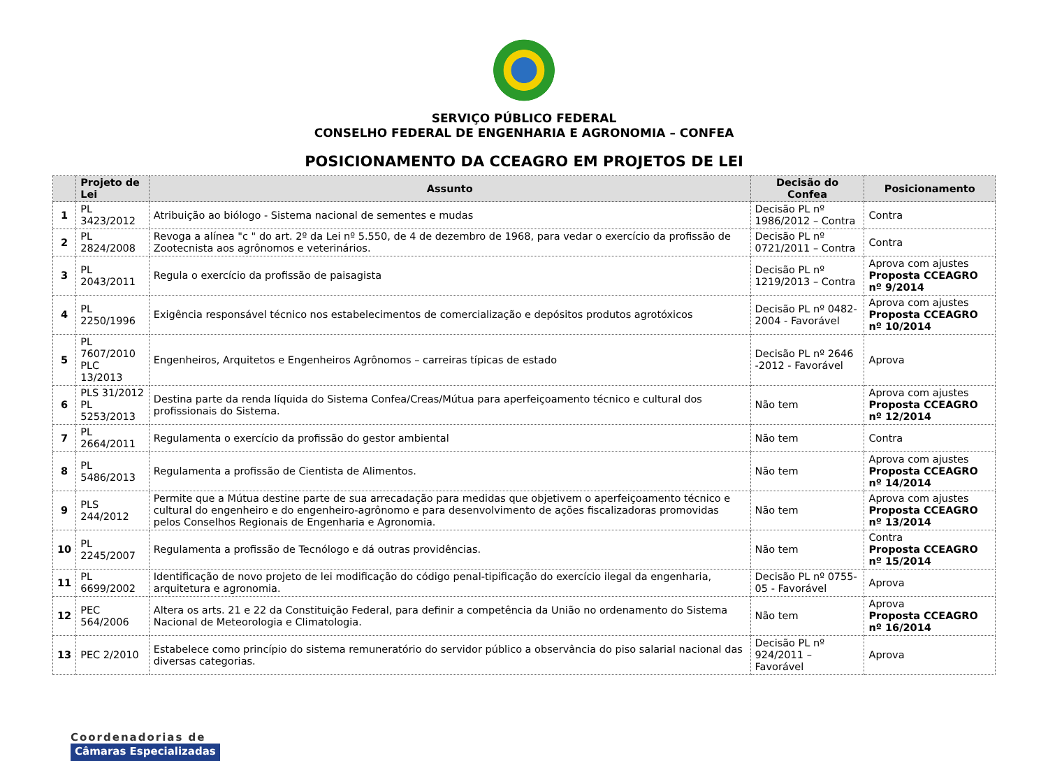SERVIÇO PÚBLICO FEDERAL
CONSELHO FEDERAL DE ENGENHARIA E AGRONOMIA – CONFEA
POSICIONAMENTO DA CCEAGRO EM PROJETOS DE LEI
| | Projeto de Lei | Assunto | Decisão do Confea | Posicionamento |
| --- | --- | --- | --- | --- |
| 1 | PL 3423/2012 | Atribuição ao biólogo - Sistema nacional de sementes e mudas | Decisão PL nº 1986/2012 – Contra | Contra |
| 2 | PL 2824/2008 | Revoga a alínea "c " do art. 2º da Lei nº 5.550, de 4 de dezembro de 1968, para vedar o exercício da profissão de Zootecnista aos agrônomos e veterinários. | Decisão PL nº 0721/2011 – Contra | Contra |
| 3 | PL 2043/2011 | Regula o exercício da profissão de paisagista | Decisão PL nº 1219/2013 – Contra | Aprova com ajustes Proposta CCEAGRO nº 9/2014 |
| 4 | PL 2250/1996 | Exigência responsável técnico nos estabelecimentos de comercialização e depósitos produtos agrotóxicos | Decisão PL nº 0482-2004 - Favorável | Aprova com ajustes Proposta CCEAGRO nº 10/2014 |
| 5 | PL 7607/2010 PLC 13/2013 | Engenheiros, Arquitetos e Engenheiros Agrônomos – carreiras típicas de estado | Decisão PL nº 2646 -2012 - Favorável | Aprova |
| 6 | PLS 31/2012 PL 5253/2013 | Destina parte da renda líquida do Sistema Confea/Creas/Mútua para aperfeiçoamento técnico e cultural dos profissionais do Sistema. | Não tem | Aprova com ajustes Proposta CCEAGRO nº 12/2014 |
| 7 | PL 2664/2011 | Regulamenta o exercício da profissão do gestor ambiental | Não tem | Contra |
| 8 | PL 5486/2013 | Regulamenta a profissão de Cientista de Alimentos. | Não tem | Aprova com ajustes Proposta CCEAGRO nº 14/2014 |
| 9 | PLS 244/2012 | Permite que a Mútua destine parte de sua arrecadação para medidas que objetivem o aperfeiçoamento técnico e cultural do engenheiro e do engenheiro-agrônomo e para desenvolvimento de ações fiscalizadoras promovidas pelos Conselhos Regionais de Engenharia e Agronomia. | Não tem | Aprova com ajustes Proposta CCEAGRO nº 13/2014 |
| 10 | PL 2245/2007 | Regulamenta a profissão de Tecnólogo e dá outras providências. | Não tem | Contra Proposta CCEAGRO nº 15/2014 |
| 11 | PL 6699/2002 | Identificação de novo projeto de lei modificação do código penal-tipificação do exercício ilegal da engenharia, arquitetura e agronomia. | Decisão PL nº 0755-05 - Favorável | Aprova |
| 12 | PEC 564/2006 | Altera os arts. 21 e 22 da Constituição Federal, para definir a competência da União no ordenamento do Sistema Nacional de Meteorologia e Climatologia. | Não tem | Aprova Proposta CCEAGRO nº 16/2014 |
| 13 | PEC 2/2010 | Estabelece como princípio do sistema remuneratório do servidor público a observância do piso salarial nacional das diversas categorias. | Decisão PL nº 924/2011 – Favorável | Aprova |
Coordenadorias de
Câmaras Especializadas